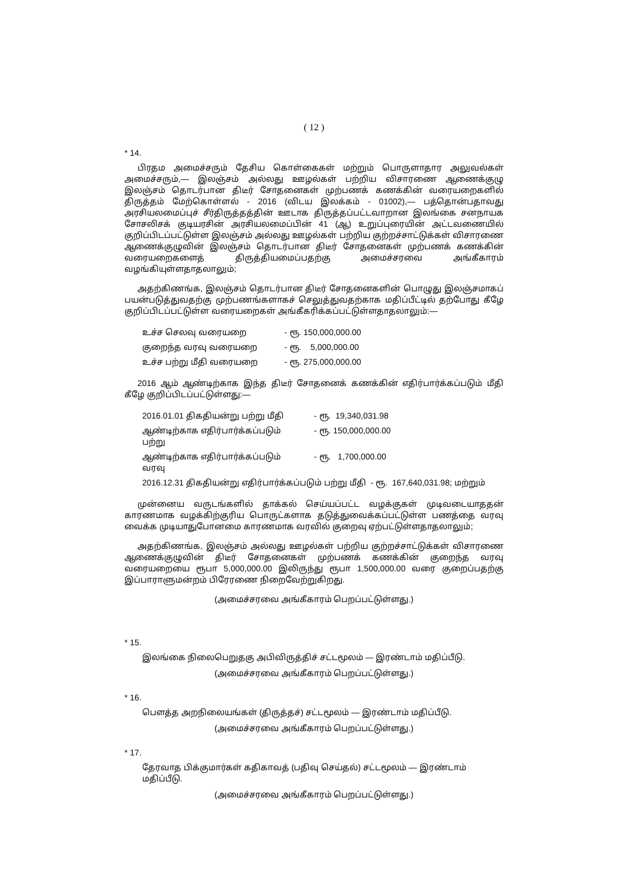( 12 )
* 14.
பிரதம அமைச்சரும் தேசிய கொள்கைகள் மற்றும் பொருளாதார அலுவல்கள் அமைச்சரும்,— இலஞ்சம் அல்லது ஊழல்கள் பற்றிய விசாரணை ஆணைக்குழு இலஞ்சம் தொடர்பான திடீர் சோதனைகள் முற்பணக் கணக்கின் வரையறைகளில் திருத்தம் மேற்கொள்ளல் - 2016 (விடய இலக்கம் - 01002),— பத்தொன்பதாவது அரசியலமைப்புச் சீர்திருத்தத்தின் ஊடாக திருத்தப்பட்டவாறான இலங்கை சனநாயக சோசலிசக் குடியரசின் அரசியலமைப்பின் 41 (ஆ) உறுப்புரையின் அட்டவணையில் குறிப்பிடப்பட்டுள்ள இலஞ்சம் அல்லது ஊழல்கள் பற்றிய குற்றச்சாட்டுக்கள் விசாரணை ஆணைக்குழுவின் இலஞ்சம் தொடர்பான திடீர் சோதனைகள் முற்பணக் கணக்கின் வரையறைகளைத் திருத்தியமைப்பதற்கு அமைச்சரவை அங்கீகாரம் வழங்கியுள்ளதாதலாலும்;
அதற்கிணங்க, இலஞ்சம் தொடர்பான திடீர் சோதனைகளின் பொழுது இலஞ்சமாகப் பயன்படுத்துவதற்கு முற்பணங்களாகச் செலுத்துவதற்காக மதிப்பீட்டில் தற்போது கீழே குறிப்பிடப்பட்டுள்ள வரையறைகள் அங்கீகரிக்கப்பட்டுள்ளதாதலாலும்:—
| உச்ச செலவு வரையறை | - ரூ. 150,000,000.00 |
| குறைந்த வரவு வரையறை | - ரூ. 5,000,000.00 |
| உச்ச பற்று மீதி வரையறை | - ரூ. 275,000,000.00 |
2016 ஆம் ஆண்டிற்காக இந்த திடீர் சோதனைக் கணக்கின் எதிர்பார்க்கப்படும் மீதி கீழே குறிப்பிடப்பட்டுள்ளது:—
| 2016.01.01 திகதியன்று பற்று மீதி | - ரூ. 19,340,031.98 |
| ஆண்டிற்காக எதிர்பார்க்கப்படும் பற்று | - ரூ. 150,000,000.00 |
| ஆண்டிற்காக எதிர்பார்க்கப்படும் வரவு | - ரூ. 1,700,000.00 |
| 2016.12.31 திகதியன்று எதிர்பார்க்கப்படும் பற்று மீதி - ரூ. 167,640,031.98; மற்றும் | |
முன்னைய வருடங்களில் தாக்கல் செய்யப்பட்ட வழக்குகள் முடிவடையாததன் காரணமாக வழக்கிற்குரிய பொருட்களாக தடுத்துவைக்கப்பட்டுள்ள பணத்தை வரவு வைக்க முடியாதுபோனமை காரணமாக வரவில் குறைவு ஏற்பட்டுள்ளதாதலாலும்;
அதற்கிணங்க, இலஞ்சம் அல்லது ஊழல்கள் பற்றிய குற்றச்சாட்டுக்கள் விசாரணை ஆணைக்குழுவின் திடீர் சோதனைகள் முற்பணக் கணக்கின் குறைந்த வரவு வரையறையை ரூபா 5,000,000.00 இலிருந்து ரூபா 1,500,000.00 வரை குறைப்பதற்கு இப்பாராளுமன்றம் பிரேரணை நிறைவேற்றுகிறது.
(அமைச்சரவை அங்கீகாரம் பெறப்பட்டுள்ளது.)
* 15.
இலங்கை நிலைபெறுதகு அபிவிருத்திச் சட்டமூலம் — இரண்டாம் மதிப்பீடு.
(அமைச்சரவை அங்கீகாரம் பெறப்பட்டுள்ளது.)
* 16.
பௌத்த அறநிலையங்கள் (திருத்தச்) சட்டமூலம் — இரண்டாம் மதிப்பீடு.
(அமைச்சரவை அங்கீகாரம் பெறப்பட்டுள்ளது.)
* 17.
தேரவாத பிக்குமார்கள் கதிகாவத் (பதிவு செய்தல்) சட்டமூலம் — இரண்டாம் மதிப்பீடு.
(அமைச்சரவை அங்கீகாரம் பெறப்பட்டுள்ளது.)